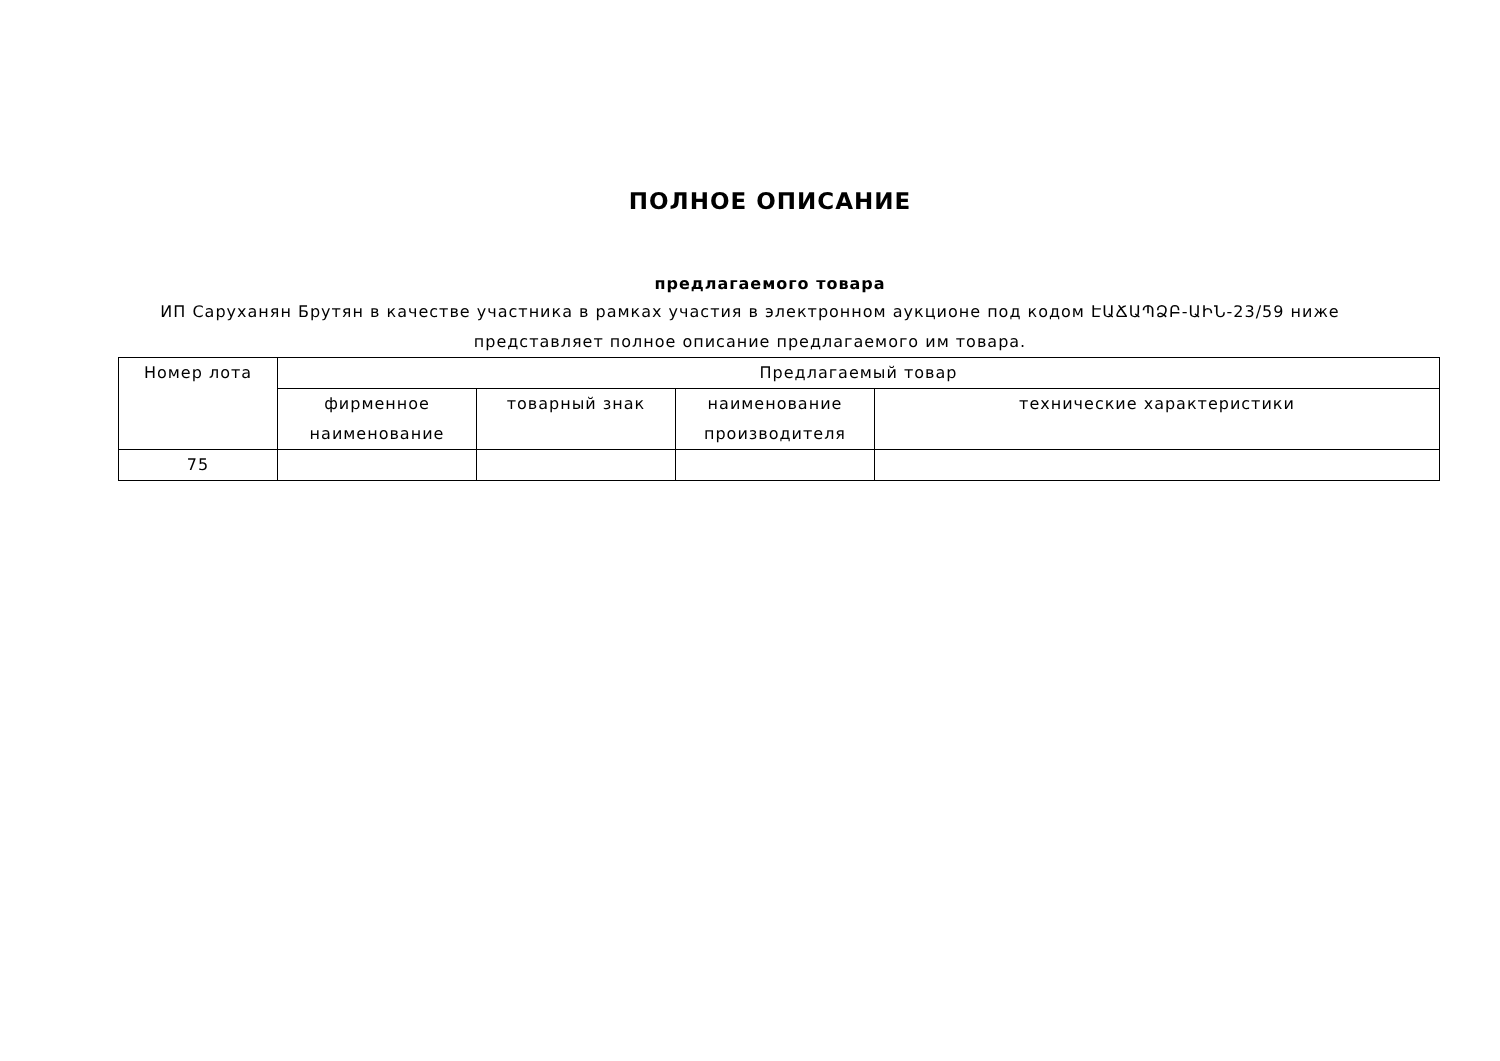ПОЛНОЕ ОПИСАНИЕ
предлагаемого товара
ИП Саруханян Брутян в качестве участника в рамках участия в электронном аукционе под кодом ԷԱՃԱՊՁԲ-ԱԻՆ-23/59 ниже представляет полное описание предлагаемого им товара.
| Номер лота | Предлагаемый товар | | | |
| --- | --- | --- | --- | --- |
| | фирменное наименование | товарный знак | наименование производителя | технические характеристики |
| 75 | | | | |